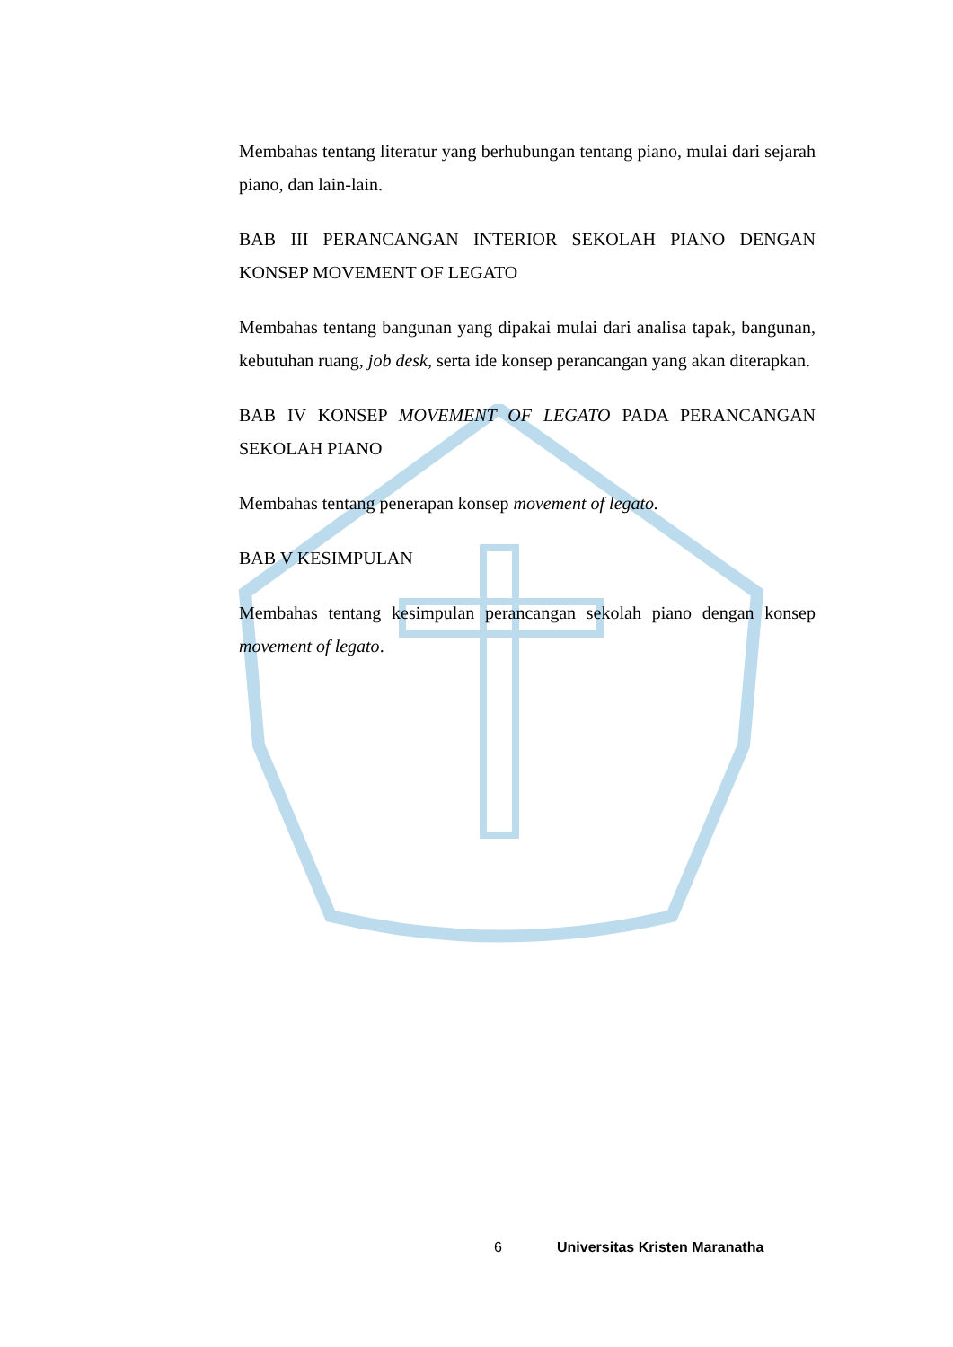Membahas tentang literatur yang berhubungan tentang piano, mulai dari sejarah piano, dan lain-lain.
BAB III PERANCANGAN INTERIOR SEKOLAH PIANO DENGAN KONSEP MOVEMENT OF LEGATO
Membahas tentang bangunan yang dipakai mulai dari analisa tapak, bangunan, kebutuhan ruang, job desk, serta ide konsep perancangan yang akan diterapkan.
BAB IV KONSEP MOVEMENT OF LEGATO PADA PERANCANGAN SEKOLAH PIANO
Membahas tentang penerapan konsep movement of legato.
BAB V KESIMPULAN
Membahas tentang kesimpulan perancangan sekolah piano dengan konsep movement of legato.
6 Universitas Kristen Maranatha